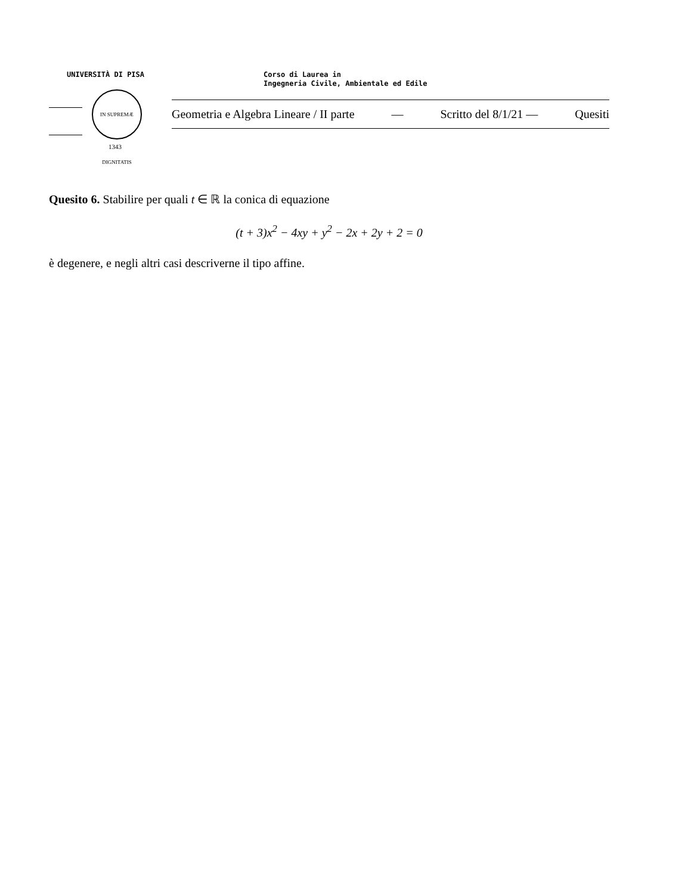UNIVERSITÀ DI PISA
Corso di Laurea in
Ingegneria Civile, Ambientale ed Edile
IN SUPREMÆ DIGNITATIS
1343
Geometria e Algebra Lineare / II parte — Scritto del 8/1/21 — Quesiti
Quesito 6. Stabilire per quali t ∈ ℝ la conica di equazione
(t + 3)x<sup>2</sup> − 4xy + y<sup>2</sup> − 2x + 2y + 2 = 0
è degenere, e negli altri casi descriverne il tipo affine.